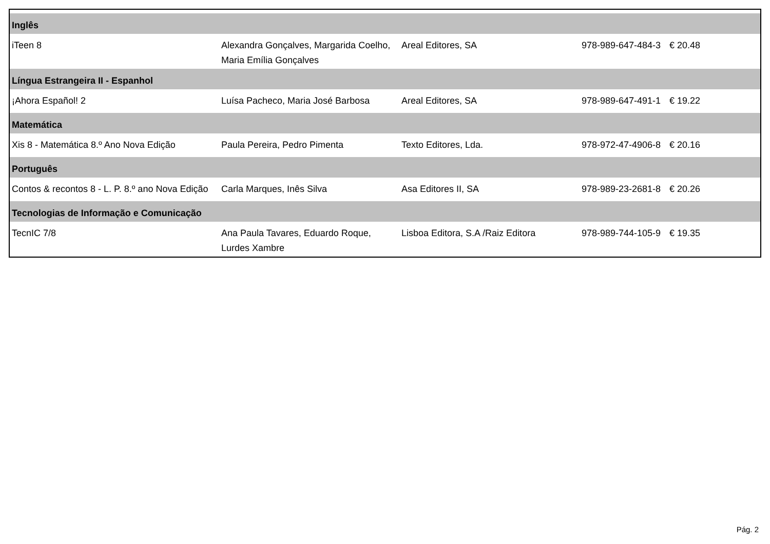| Inglês | | | | |
| --- | --- | --- | --- | --- |
| iTeen 8 | Alexandra Gonçalves, Margarida Coelho, Maria Emília Gonçalves | Areal Editores, SA | 978-989-647-484-3 | € 20.48 |
| Língua Estrangeira II - Espanhol | | | | |
| ¡Ahora Español! 2 | Luísa Pacheco, Maria José Barbosa | Areal Editores, SA | 978-989-647-491-1 | € 19.22 |
| Matemática | | | | |
| Xis 8 - Matemática 8.º Ano Nova Edição | Paula Pereira, Pedro Pimenta | Texto Editores, Lda. | 978-972-47-4906-8 | € 20.16 |
| Português | | | | |
| Contos & recontos 8 - L. P. 8.º ano Nova Edição | Carla Marques, Inês Silva | Asa Editores II, SA | 978-989-23-2681-8 | € 20.26 |
| Tecnologias de Informação e Comunicação | | | | |
| TecnIC 7/8 | Ana Paula Tavares, Eduardo Roque, Lurdes Xambre | Lisboa Editora, S.A /Raiz Editora | 978-989-744-105-9 | € 19.35 |
Pág. 2